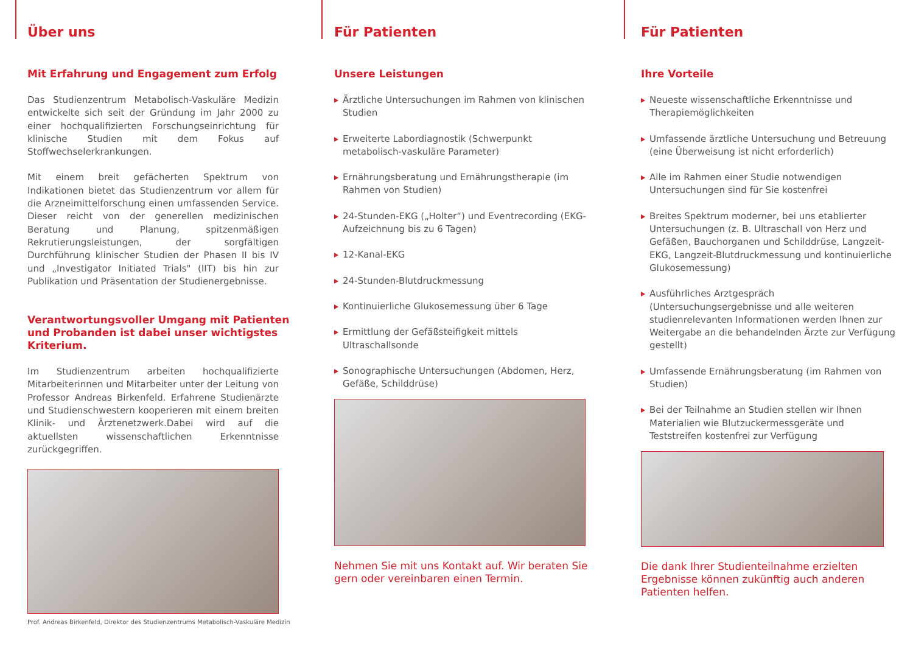Über uns
Mit Erfahrung und Engagement zum Erfolg
Das Studienzentrum Metabolisch-Vaskuläre Medizin entwickelte sich seit der Gründung im Jahr 2000 zu einer hochqualifizierten Forschungseinrichtung für klinische Studien mit dem Fokus auf Stoffwechselerkrankungen.
Mit einem breit gefächerten Spektrum von Indikationen bietet das Studienzentrum vor allem für die Arzneimittelforschung einen umfassenden Service. Dieser reicht von der generellen medizinischen Beratung und Planung, spitzenmäßigen Rekrutierungsleistungen, der sorgfältigen Durchführung klinischer Studien der Phasen II bis IV und „Investigator Initiated Trials" (IIT) bis hin zur Publikation und Präsentation der Studienergebnisse.
Verantwortungsvoller Umgang mit Patienten und Probanden ist dabei unser wichtigstes Kriterium.
Im Studienzentrum arbeiten hochqualifizierte Mitarbeiterinnen und Mitarbeiter unter der Leitung von Professor Andreas Birkenfeld. Erfahrene Studienärzte und Studienschwestern kooperieren mit einem breiten Klinik- und Ärztenetzwerk.Dabei wird auf die aktuellsten wissenschaftlichen Erkenntnisse zurückgegriffen.
Prof. Andreas Birkenfeld, Direktor des Studienzentrums Metabolisch-Vaskuläre Medizin
Für Patienten
Unsere Leistungen
Ärztliche Untersuchungen im Rahmen von klinischen Studien
Erweiterte Labordiagnostik (Schwerpunkt metabolisch-vaskuläre Parameter)
Ernährungsberatung und Ernährungstherapie (im Rahmen von Studien)
24-Stunden-EKG („Holter“) und Eventrecording (EKG-Aufzeichnung bis zu 6 Tagen)
12-Kanal-EKG
24-Stunden-Blutdruckmessung
Kontinuierliche Glukosemessung über 6 Tage
Ermittlung der Gefäßsteifigkeit mittels Ultraschallsonde
Sonographische Untersuchungen (Abdomen, Herz, Gefäße, Schilddrüse)
Nehmen Sie mit uns Kontakt auf. Wir beraten Sie gern oder vereinbaren einen Termin.
Für Patienten
Ihre Vorteile
Neueste wissenschaftliche Erkenntnisse und Therapiemöglichkeiten
Umfassende ärztliche Untersuchung und Betreuung (eine Überweisung ist nicht erforderlich)
Alle im Rahmen einer Studie notwendigen Untersuchungen sind für Sie kostenfrei
Breites Spektrum moderner, bei uns etablierter Untersuchungen (z. B. Ultraschall von Herz und Gefäßen, Bauchorganen und Schilddrüse, Langzeit-EKG, Langzeit-Blutdruckmessung und kontinuierliche Glukosemessung)
Ausführliches Arztgespräch (Untersuchungsergebnisse und alle weiteren studienrelevanten Informationen werden Ihnen zur Weitergabe an die behandelnden Ärzte zur Verfügung gestellt)
Umfassende Ernährungsberatung (im Rahmen von Studien)
Bei der Teilnahme an Studien stellen wir Ihnen Materialien wie Blutzuckermessgeräte und Teststreifen kostenfrei zur Verfügung
Die dank Ihrer Studienteilnahme erzielten Ergebnisse können zukünftig auch anderen Patienten helfen.